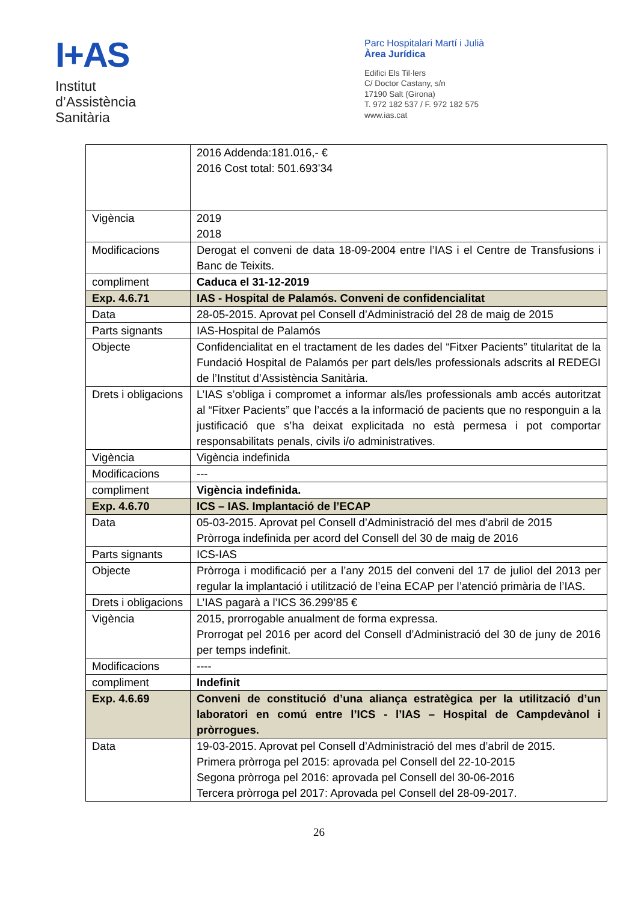I+AS
Institut
d’Assistència
Sanitària
Parc Hospitalari Martí i Julià
Àrea Jurídica
Edifici Els Til·lers
C/ Doctor Castany, s/n
17190 Salt (Girona)
T. 972 182 537 / F. 972 182 575
www.ias.cat
| | 2016 Addenda:181.016,- € 2016 Cost total: 501.693’34 |
| Vigència | 2019 2018 |
| Modificacions | Derogat el conveni de data 18-09-2004 entre l’IAS i el Centre de Transfusions i Banc de Teixits. |
| compliment | Caduca el 31-12-2019 |
| Exp. 4.6.71 | IAS - Hospital de Palamós. Conveni de confidencialitat |
| Data | 28-05-2015. Aprovat pel Consell d’Administració del 28 de maig de 2015 |
| Parts signants | IAS-Hospital de Palamós |
| Objecte | Confidencialitat en el tractament de les dades del “Fitxer Pacients” titularitat de la Fundació Hospital de Palamós per part dels/les professionals adscrits al REDEGI de l’Institut d’Assistència Sanitària. |
| Drets i obligacions | L’IAS s’obliga i compromet a informar als/les professionals amb accés autoritzat al “Fitxer Pacients” que l’accés a la informació de pacients que no responguin a la justificació que s’ha deixat explicitada no està permesa i pot comportar responsabilitats penals, civils i/o administratives. |
| Vigència | Vigència indefinida |
| Modificacions | --- |
| compliment | Vigència indefinida. |
| Exp. 4.6.70 | ICS – IAS. Implantació de l’ECAP |
| Data | 05-03-2015. Aprovat pel Consell d’Administració del mes d’abril de 2015 Pròrroga indefinida per acord del Consell del 30 de maig de 2016 |
| Parts signants | ICS-IAS |
| Objecte | Pròrroga i modificació per a l’any 2015 del conveni del 17 de juliol del 2013 per regular la implantació i utilització de l’eina ECAP per l’atenció primària de l’IAS. |
| Drets i obligacions | L’IAS pagarà a l’ICS 36.299’85 € |
| Vigència | 2015, prorrogable anualment de forma expressa. Prorrogat pel 2016 per acord del Consell d’Administració del 30 de juny de 2016 per temps indefinit. |
| Modificacions | ---- |
| compliment | Indefinit |
| Exp. 4.6.69 | Conveni de constitució d’una aliança estratègica per la utilització d’un laboratori en comú entre l’ICS - l’IAS – Hospital de Campdevànol i pròrrogues. |
| Data | 19-03-2015. Aprovat pel Consell d’Administració del mes d’abril de 2015. Primera pròrroga pel 2015: aprovada pel Consell del 22-10-2015 Segona pròrroga pel 2016: aprovada pel Consell del 30-06-2016 Tercera pròrroga pel 2017: Aprovada pel Consell del 28-09-2017. |
26